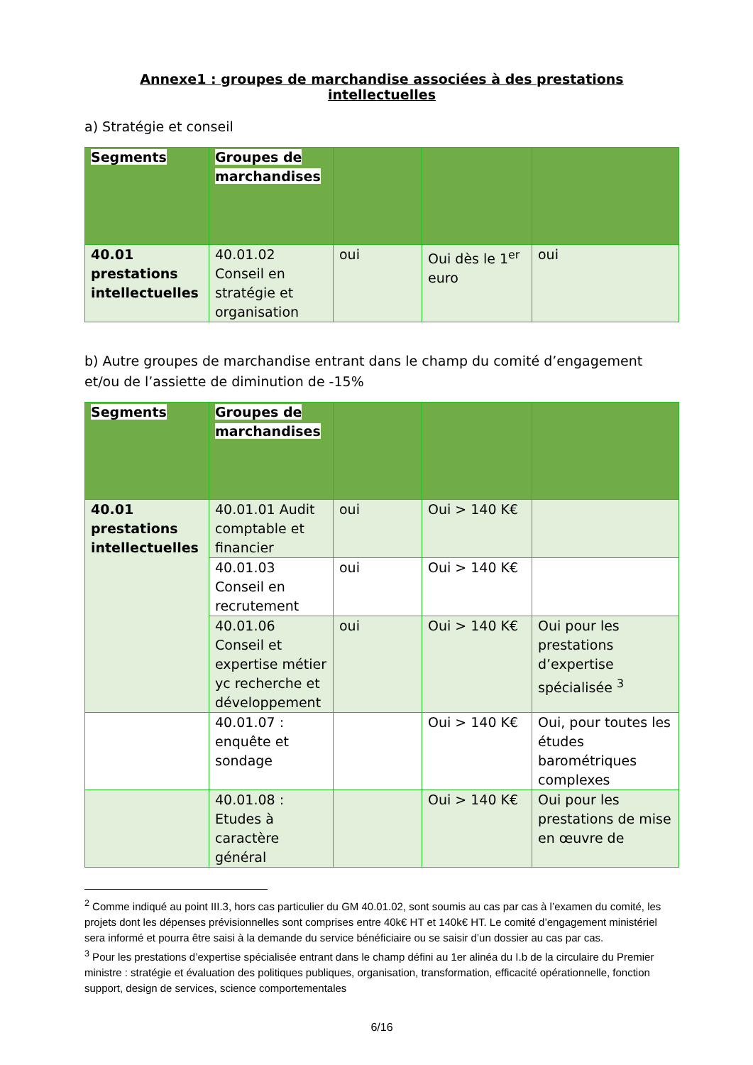Annexe1 : groupes de marchandise associées à des prestations intellectuelles
a) Stratégie et conseil
| Segments | Groupes de marchandises | | | |
| --- | --- | --- | --- | --- |
| 40.01 prestations intellectuelles | 40.01.02 Conseil en stratégie et organisation | oui | Oui dès le 1<sup>er</sup> euro | oui |
b) Autre groupes de marchandise entrant dans le champ du comité d’engagement et/ou de l’assiette de diminution de -15%
| Segments | Groupes de marchandises | | | |
| --- | --- | --- | --- | --- |
| 40.01 prestations intellectuelles | 40.01.01 Audit comptable et financier | oui | Oui > 140 K€ | |
| | 40.01.03 Conseil en recrutement | oui | Oui > 140 K€ | |
| | 40.01.06 Conseil et expertise métier yc recherche et développement | oui | Oui > 140 K€ | Oui pour les prestations d’expertise spécialisée <sup>3</sup> |
| | 40.01.07 : enquête et sondage | | Oui > 140 K€ | Oui, pour toutes les études barométriques complexes |
| | 40.01.08 : Etudes à caractère général | | Oui > 140 K€ | Oui pour les prestations de mise en œuvre de |
<sup>2</sup> Comme indiqué au point III.3, hors cas particulier du GM 40.01.02, sont soumis au cas par cas à l’examen du comité, les projets dont les dépenses prévisionnelles sont comprises entre 40k€ HT et 140k€ HT. Le comité d’engagement ministériel sera informé et pourra être saisi à la demande du service bénéficiaire ou se saisir d’un dossier au cas par cas.
<sup>3</sup> Pour les prestations d’expertise spécialisée entrant dans le champ défini au 1er alinéa du I.b de la circulaire du Premier ministre : stratégie et évaluation des politiques publiques, organisation, transformation, efficacité opérationnelle, fonction support, design de services, science comportementales
6/16